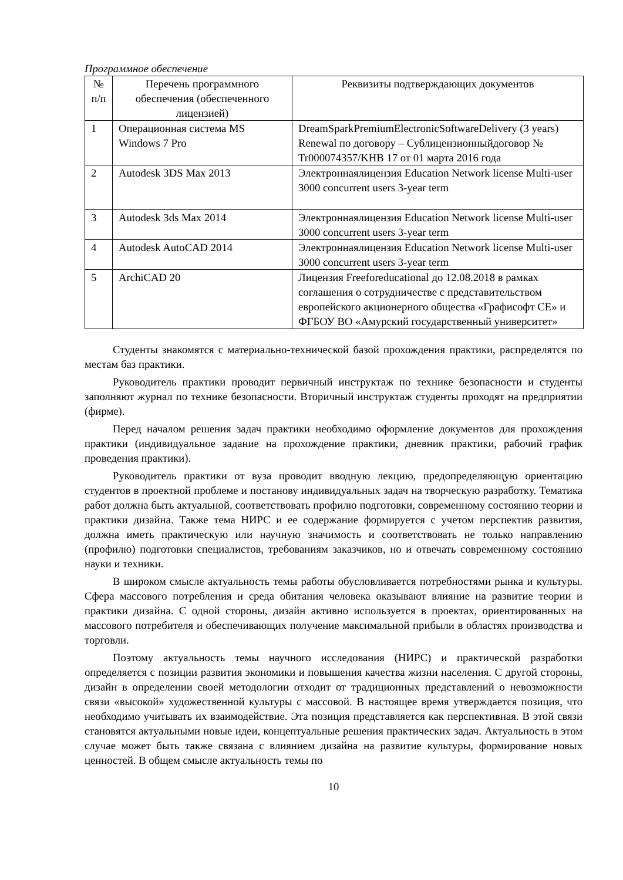Программное обеспечение
| № п/п | Перечень программного обеспечения (обеспеченного лицензией) | Реквизиты подтверждающих документов |
| 1 | Операционная система MS Windows 7 Pro | DreamSparkPremiumElectronicSoftwareDelivery (3 years) Renewal по договору – Сублицензионныйдоговор № Tr000074357/KHB 17 от 01 марта 2016 года |
| 2 | Autodesk 3DS Max 2013 | Электроннаялицензия Education Network license Multi-user 3000 concurrent users 3-year term |
| 3 | Autodesk 3ds Max 2014 | Электроннаялицензия Education Network license Multi-user 3000 concurrent users 3-year term |
| 4 | Autodesk AutoCAD 2014 | Электроннаялицензия Education Network license Multi-user 3000 concurrent users 3-year term |
| 5 | ArchiCAD 20 | Лицензия Freeforeducational до 12.08.2018 в рамках соглашения о сотрудничестве с представительством европейского акционерного общества «Графисофт СЕ» и ФГБОУ ВО «Амурский государственный университет» |
Студенты знакомятся с материально-технической базой прохождения практики, распределятся по местам баз практики.
Руководитель практики проводит первичный инструктаж по технике безопасности и студенты заполняют журнал по технике безопасности. Вторичный инструктаж студенты проходят на предприятии (фирме).
Перед началом решения задач практики необходимо оформление документов для прохождения практики (индивидуальное задание на прохождение практики, дневник практики, рабочий график проведения практики).
Руководитель практики от вуза проводит вводную лекцию, предопределяющую ориентацию студентов в проектной проблеме и постанову индивидуальных задач на творческую разработку. Тематика работ должна быть актуальной, соответствовать профилю подготовки, современному состоянию теории и практики дизайна. Также тема НИРС и ее содержание формируется с учетом перспектив развития, должна иметь практическую или научную значимость и соответствовать не только направлению (профилю) подготовки специалистов, требованиям заказчиков, но и отвечать современному состоянию науки и техники.
В широком смысле актуальность темы работы обусловливается потребностями рынка и культуры. Сфера массового потребления и среда обитания человека оказывают влияние на развитие теории и практики дизайна. С одной стороны, дизайн активно используется в проектах, ориентированных на массового потребителя и обеспечивающих получение максимальной прибыли в областях производства и торговли.
Поэтому актуальность темы научного исследования (НИРС) и практической разработки определяется с позиции развития экономики и повышения качества жизни населения. С другой стороны, дизайн в определении своей методологии отходит от традиционных представлений о невозможности связи «высокой» художественной культуры с массовой. В настоящее время утверждается позиция, что необходимо учитывать их взаимодействие. Эта позиция представляется как перспективная. В этой связи становятся актуальными новые идеи, концептуальные решения практических задач. Актуальность в этом случае может быть также связана с влиянием дизайна на развитие культуры, формирование новых ценностей. В общем смысле актуальность темы по
10